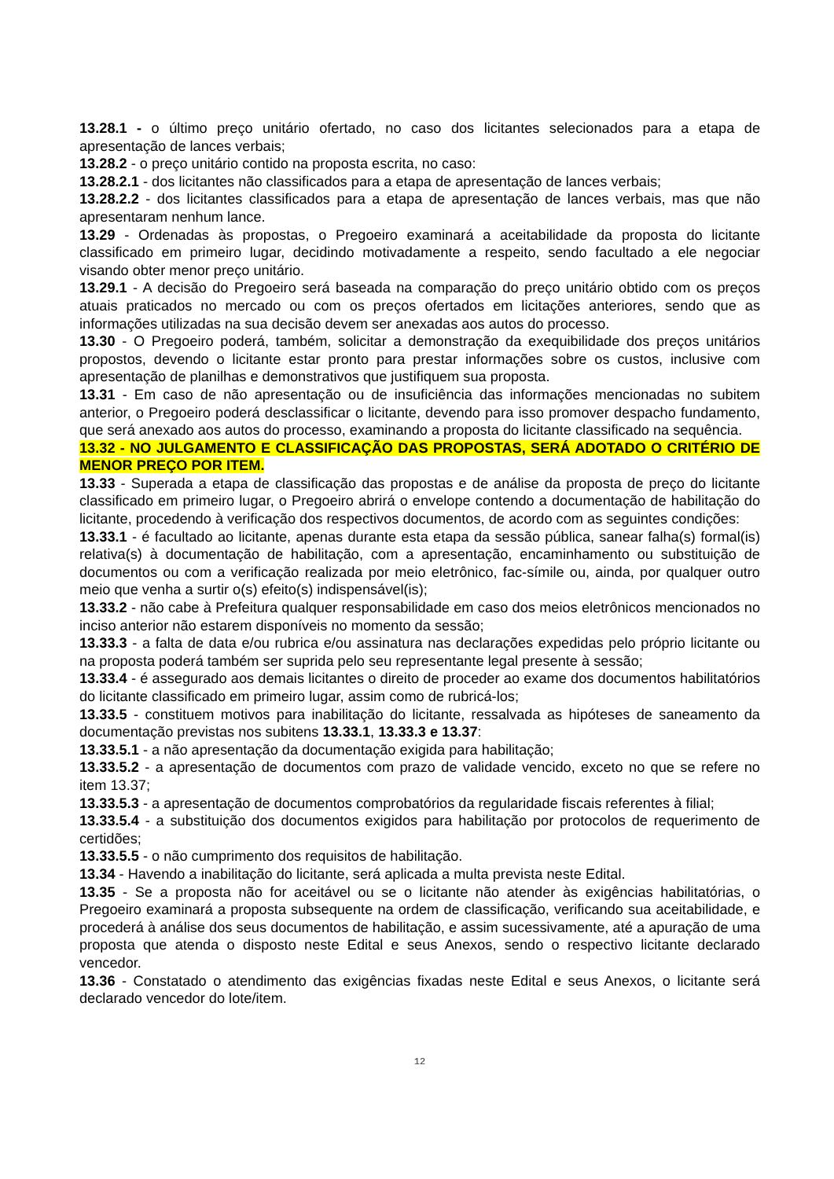13.28.1 - o último preço unitário ofertado, no caso dos licitantes selecionados para a etapa de apresentação de lances verbais;
13.28.2 - o preço unitário contido na proposta escrita, no caso:
13.28.2.1 - dos licitantes não classificados para a etapa de apresentação de lances verbais;
13.28.2.2 - dos licitantes classificados para a etapa de apresentação de lances verbais, mas que não apresentaram nenhum lance.
13.29 - Ordenadas às propostas, o Pregoeiro examinará a aceitabilidade da proposta do licitante classificado em primeiro lugar, decidindo motivadamente a respeito, sendo facultado a ele negociar visando obter menor preço unitário.
13.29.1 - A decisão do Pregoeiro será baseada na comparação do preço unitário obtido com os preços atuais praticados no mercado ou com os preços ofertados em licitações anteriores, sendo que as informações utilizadas na sua decisão devem ser anexadas aos autos do processo.
13.30 - O Pregoeiro poderá, também, solicitar a demonstração da exequibilidade dos preços unitários propostos, devendo o licitante estar pronto para prestar informações sobre os custos, inclusive com apresentação de planilhas e demonstrativos que justifiquem sua proposta.
13.31 - Em caso de não apresentação ou de insuficiência das informações mencionadas no subitem anterior, o Pregoeiro poderá desclassificar o licitante, devendo para isso promover despacho fundamento, que será anexado aos autos do processo, examinando a proposta do licitante classificado na sequência.
13.32 - NO JULGAMENTO E CLASSIFICAÇÃO DAS PROPOSTAS, SERÁ ADOTADO O CRITÉRIO DE MENOR PREÇO POR ITEM.
13.33 - Superada a etapa de classificação das propostas e de análise da proposta de preço do licitante classificado em primeiro lugar, o Pregoeiro abrirá o envelope contendo a documentação de habilitação do licitante, procedendo à verificação dos respectivos documentos, de acordo com as seguintes condições:
13.33.1 - é facultado ao licitante, apenas durante esta etapa da sessão pública, sanear falha(s) formal(is) relativa(s) à documentação de habilitação, com a apresentação, encaminhamento ou substituição de documentos ou com a verificação realizada por meio eletrônico, fac-símile ou, ainda, por qualquer outro meio que venha a surtir o(s) efeito(s) indispensável(is);
13.33.2 - não cabe à Prefeitura qualquer responsabilidade em caso dos meios eletrônicos mencionados no inciso anterior não estarem disponíveis no momento da sessão;
13.33.3 - a falta de data e/ou rubrica e/ou assinatura nas declarações expedidas pelo próprio licitante ou na proposta poderá também ser suprida pelo seu representante legal presente à sessão;
13.33.4 - é assegurado aos demais licitantes o direito de proceder ao exame dos documentos habilitatórios do licitante classificado em primeiro lugar, assim como de rubricá-los;
13.33.5 - constituem motivos para inabilitação do licitante, ressalvada as hipóteses de saneamento da documentação previstas nos subitens 13.33.1, 13.33.3 e 13.37:
13.33.5.1 - a não apresentação da documentação exigida para habilitação;
13.33.5.2 - a apresentação de documentos com prazo de validade vencido, exceto no que se refere no item 13.37;
13.33.5.3 - a apresentação de documentos comprobatórios da regularidade fiscais referentes à filial;
13.33.5.4 - a substituição dos documentos exigidos para habilitação por protocolos de requerimento de certidões;
13.33.5.5 - o não cumprimento dos requisitos de habilitação.
13.34 - Havendo a inabilitação do licitante, será aplicada a multa prevista neste Edital.
13.35 - Se a proposta não for aceitável ou se o licitante não atender às exigências habilitatórias, o Pregoeiro examinará a proposta subsequente na ordem de classificação, verificando sua aceitabilidade, e procederá à análise dos seus documentos de habilitação, e assim sucessivamente, até a apuração de uma proposta que atenda o disposto neste Edital e seus Anexos, sendo o respectivo licitante declarado vencedor.
13.36 - Constatado o atendimento das exigências fixadas neste Edital e seus Anexos, o licitante será declarado vencedor do lote/item.
12